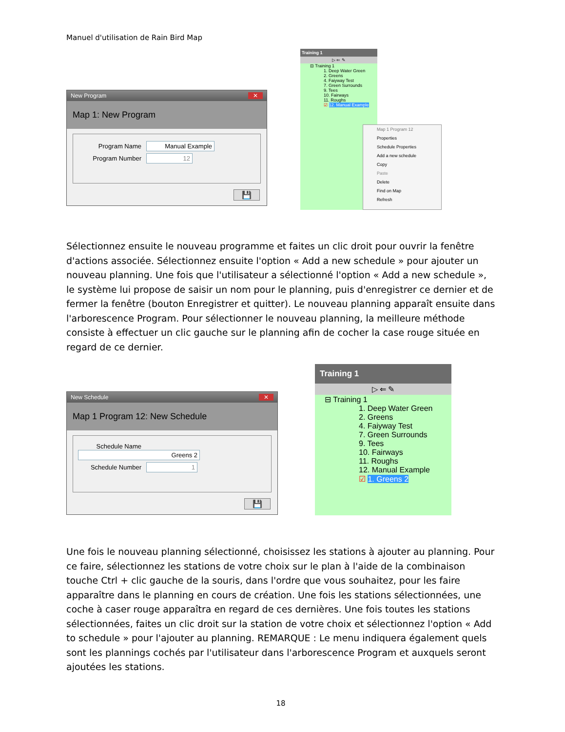Manuel d'utilisation de Rain Bird Map
New Program ✕
Map 1: New Program
Program Name Manual Example
Program Number 12
💾
Training 1
▷ ⇐ ✎
⊟ Training 1
1. Deep Water Green
2. Greens
4. Faiyway Test
7. Green Surrounds
9. Tees
10. Fairways
11. Roughs
☑ 12. Manual Example
Map 1 Program 12
Properties
Schedule Properties
Add a new schedule
Copy
Paste
Delete
Find on Map
Refresh
Sélectionnez ensuite le nouveau programme et faites un clic droit pour ouvrir la fenêtre d'actions associée. Sélectionnez ensuite l'option « Add a new schedule » pour ajouter un nouveau planning. Une fois que l'utilisateur a sélectionné l'option « Add a new schedule », le système lui propose de saisir un nom pour le planning, puis d'enregistrer ce dernier et de fermer la fenêtre (bouton Enregistrer et quitter). Le nouveau planning apparaît ensuite dans l'arborescence Program. Pour sélectionner le nouveau planning, la meilleure méthode consiste à effectuer un clic gauche sur le planning afin de cocher la case rouge située en regard de ce dernier.
New Schedule ✕
Map 1 Program 12: New Schedule
Schedule Name Greens 2
Schedule Number 1
💾
Training 1
▷ ⇐ ✎
⊟ Training 1
1. Deep Water Green
2. Greens
4. Faiyway Test
7. Green Surrounds
9. Tees
10. Fairways
11. Roughs
12. Manual Example
☑ 1. Greens 2
Une fois le nouveau planning sélectionné, choisissez les stations à ajouter au planning. Pour ce faire, sélectionnez les stations de votre choix sur le plan à l'aide de la combinaison touche Ctrl + clic gauche de la souris, dans l'ordre que vous souhaitez, pour les faire apparaître dans le planning en cours de création. Une fois les stations sélectionnées, une coche à caser rouge apparaîtra en regard de ces dernières. Une fois toutes les stations sélectionnées, faites un clic droit sur la station de votre choix et sélectionnez l'option « Add to schedule » pour l'ajouter au planning. REMARQUE : Le menu indiquera également quels sont les plannings cochés par l'utilisateur dans l'arborescence Program et auxquels seront ajoutées les stations.
18